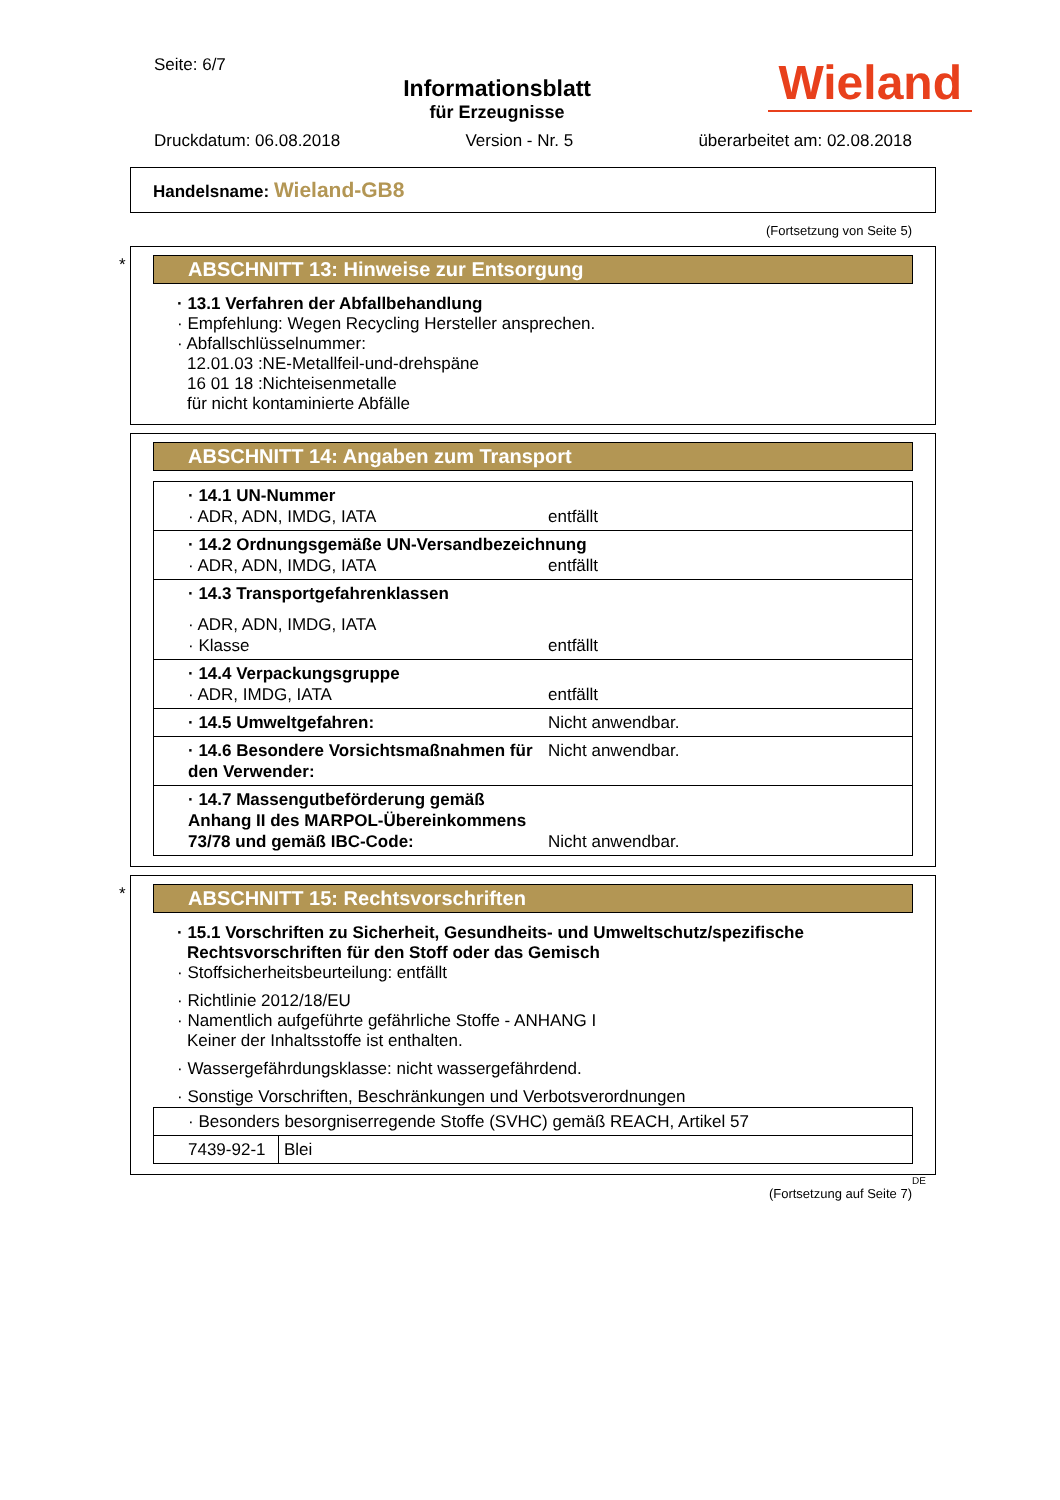Seite: 6/7
Informationsblatt
für Erzeugnisse
Wieland
Druckdatum: 06.08.2018 Version - Nr. 5 überarbeitet am: 02.08.2018
Handelsname: Wieland-GB8
(Fortsetzung von Seite 5)
*
ABSCHNITT 13: Hinweise zur Entsorgung
· 13.1 Verfahren der Abfallbehandlung
· Empfehlung: Wegen Recycling Hersteller ansprechen.
· Abfallschlüsselnummer:
12.01.03 :NE-Metallfeil-und-drehspäne
16 01 18 :Nichteisenmetalle
für nicht kontaminierte Abfälle
ABSCHNITT 14: Angaben zum Transport
| · 14.1 UN-Nummer · ADR, ADN, IMDG, IATA entfällt |
| · 14.2 Ordnungsgemäße UN-Versandbezeichnung · ADR, ADN, IMDG, IATA entfällt |
| · 14.3 Transportgefahrenklassen · ADR, ADN, IMDG, IATA · Klasse entfällt |
| · 14.4 Verpackungsgruppe · ADR, IMDG, IATA entfällt |
| · 14.5 Umweltgefahren: Nicht anwendbar. |
| · 14.6 Besondere Vorsichtsmaßnahmen für den Verwender: Nicht anwendbar. |
| · 14.7 Massengutbeförderung gemäß Anhang II des MARPOL-Übereinkommens 73/78 und gemäß IBC-Code: Nicht anwendbar. |
*
ABSCHNITT 15: Rechtsvorschriften
· 15.1 Vorschriften zu Sicherheit, Gesundheits- und Umweltschutz/spezifische Rechtsvorschriften für den Stoff oder das Gemisch
· Stoffsicherheitsbeurteilung: entfällt
· Richtlinie 2012/18/EU
· Namentlich aufgeführte gefährliche Stoffe - ANHANG I
Keiner der Inhaltsstoffe ist enthalten.
· Wassergefährdungsklasse: nicht wassergefährdend.
· Sonstige Vorschriften, Beschränkungen und Verbotsverordnungen
| · Besonders besorgniserregende Stoffe (SVHC) gemäß REACH, Artikel 57 | |
| 7439-92-1 | Blei |
DE
(Fortsetzung auf Seite 7)